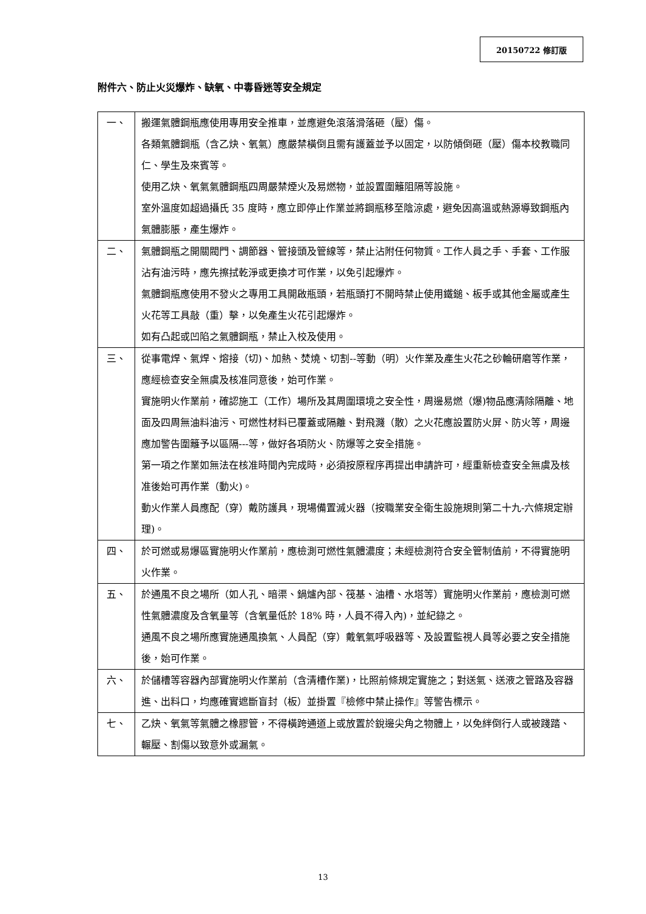20150722 修訂版
附件六、防止火災爆炸、缺氧、中毒昏迷等安全規定
| 一、 | 搬運氣體鋼瓶應使用專用安全推車，並應避免滾落滑落砸（壓）傷。 各類氣體鋼瓶（含乙炔、氧氣）應嚴禁橫倒且需有護蓋並予以固定，以防傾倒砸（壓）傷本校教職同仁、學生及來賓等。 使用乙炔、氧氣氣體鋼瓶四周嚴禁煙火及易燃物，並設置圍籬阻隔等設施。 室外溫度如超過攝氏 35 度時，應立即停止作業並將鋼瓶移至陰涼處，避免因高溫或熱源導致鋼瓶內氣體膨脹，產生爆炸。 |
| 二、 | 氣體鋼瓶之開關閥門、調節器、管接頭及管線等，禁止沾附任何物質。工作人員之手、手套、工作服沾有油污時，應先擦拭乾淨或更換才可作業，以免引起爆炸。 氣體鋼瓶應使用不發火之專用工具開啟瓶頭，若瓶頭打不開時禁止使用鐵鎚、板手或其他金屬或產生火花等工具敲（重）擊，以免產生火花引起爆炸。 如有凸起或凹陷之氣體鋼瓶，禁止入校及使用。 |
| 三、 | 從事電焊、氣焊、熔接（切)、加熱、焚燒、切割--等動（明）火作業及產生火花之砂輪研磨等作業，應經檢查安全無虞及核准同意後，始可作業。 實施明火作業前，確認施工（工作）場所及其周圍環境之安全性，周邊易燃（爆)物品應清除隔離、地面及四周無油料油污、可燃性材料已覆蓋或隔離、對飛濺（散）之火花應設置防火屏、防火等，周邊應加警告圍籬予以區隔---等，做好各項防火、防爆等之安全措施。 第一項之作業如無法在核准時間內完成時，必須按原程序再提出申請許可，經重新檢查安全無虞及核准後始可再作業（動火)。 動火作業人員應配（穿）戴防護具，現場備置滅火器（按職業安全衛生設施規則第二十九-六條規定辦理)。 |
| 四、 | 於可燃或易爆區實施明火作業前，應檢測可燃性氣體濃度；未經檢測符合安全管制值前，不得實施明火作業。 |
| 五、 | 於通風不良之場所（如人孔、暗渠、鍋爐內部、筏基、油槽、水塔等）實施明火作業前，應檢測可燃性氣體濃度及含氧量等（含氧量低於 18% 時，人員不得入內)，並紀錄之。 通風不良之場所應實施通風換氣、人員配（穿）戴氧氣呼吸器等、及設置監視人員等必要之安全措施後，始可作業。 |
| 六、 | 於儲槽等容器內部實施明火作業前（含清槽作業)，比照前條規定實施之；對送氣、送液之管路及容器進、出料口，均應確實遮斷盲封（板）並掛置『檢修中禁止操作』等警告標示。 |
| 七、 | 乙炔、氧氣等氣體之橡膠管，不得橫跨通道上或放置於銳邊尖角之物體上，以免絆倒行人或被踐踏、輾壓、割傷以致意外或漏氣。 |
13